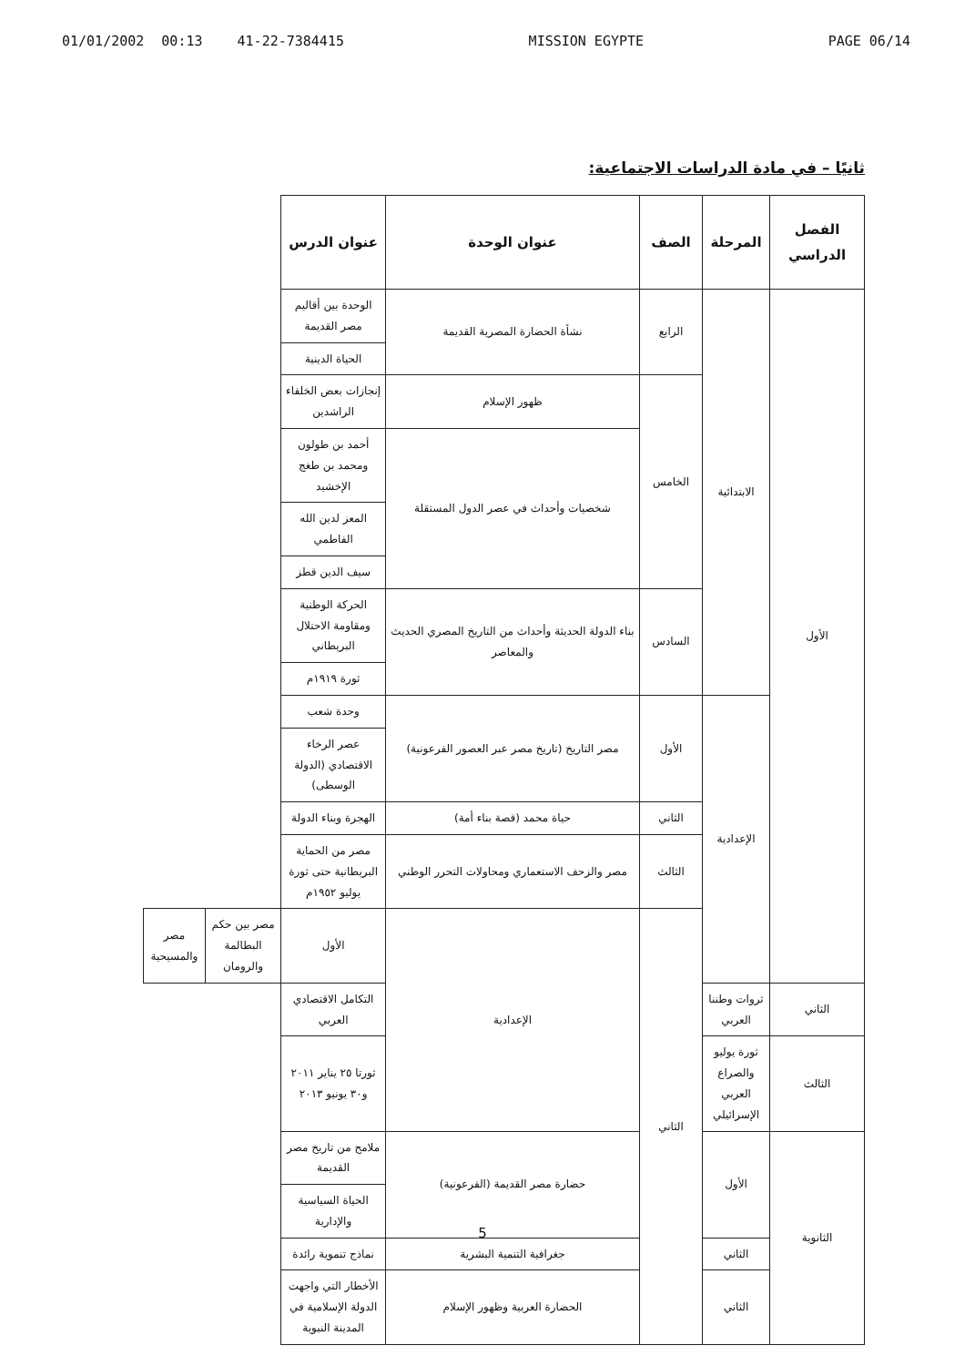01/01/2002 00:13 41-22-7384415 MISSION EGYPTE PAGE 06/14
ثانيًا – في مادة الدراسات الاجتماعية:
| الفصل الدراسي | المرحلة | الصف | عنوان الوحدة | عنوان الدرس | | |
| --- | --- | --- | --- | --- | --- | --- |
| الأول | الابتدائية | الرابع | نشأة الحضارة المصرية القديمة | الوحدة بين أقاليم مصر القديمة | | |
| | | | | الحياة الدينية | | |
| | | الخامس | ظهور الإسلام | إنجازات بعض الخلفاء الراشدين | | |
| | | | شخصيات وأحداث في عصر الدول المستقلة | أحمد بن طولون ومحمد بن طغج الإخشيد | | |
| | | | | المعز لدين الله الفاطمي | | |
| | | | | سيف الدين قطز | | |
| | | السادس | بناء الدولة الحديثة وأحداث من التاريخ المصري الحديث والمعاصر | الحركة الوطنية ومقاومة الاحتلال البريطاني | | |
| | | | | ثورة ١٩١٩م | | |
| | الإعدادية | الأول | مصر التاريخ (تاريخ مصر عبر العصور الفرعونية) | وحدة شعب | | |
| | | | | عصر الرخاء الاقتصادي (الدولة الوسطى) | | |
| | | الثاني | حياة محمد (قصة بناء أمة) | الهجرة وبناء الدولة | | |
| | | الثالث | مصر والزحف الاستعماري ومحاولات التحرر الوطني | مصر من الحماية البريطانية حتى ثورة يوليو ١٩٥٢م | | |
| | | الثاني | الإعدادية | الأول | مصر بين حكم البطالمة والرومان | مصر والمسيحية |
| الثاني | ثروات وطننا العربي | | | التكامل الاقتصادي العربي | | |
| الثالث | ثورة يوليو والصراع العربي الإسرائيلي | | | ثورتا ٢٥ يناير ٢٠١١ و٣٠ يونيو ٢٠١٣ | | |
| الثانوية | الأول | | حضارة مصر القديمة (الفرعونية) | ملامح من تاريخ مصر القديمة | | |
| | | | | الحياة السياسية والإدارية | | |
| | الثاني | | جغرافية التنمية البشرية | نماذج تنموية رائدة | | |
| | الثاني | | الحضارة العربية وظهور الإسلام | الأخطار التي واجهت الدولة الإسلامية في المدينة النبوية | | |
5